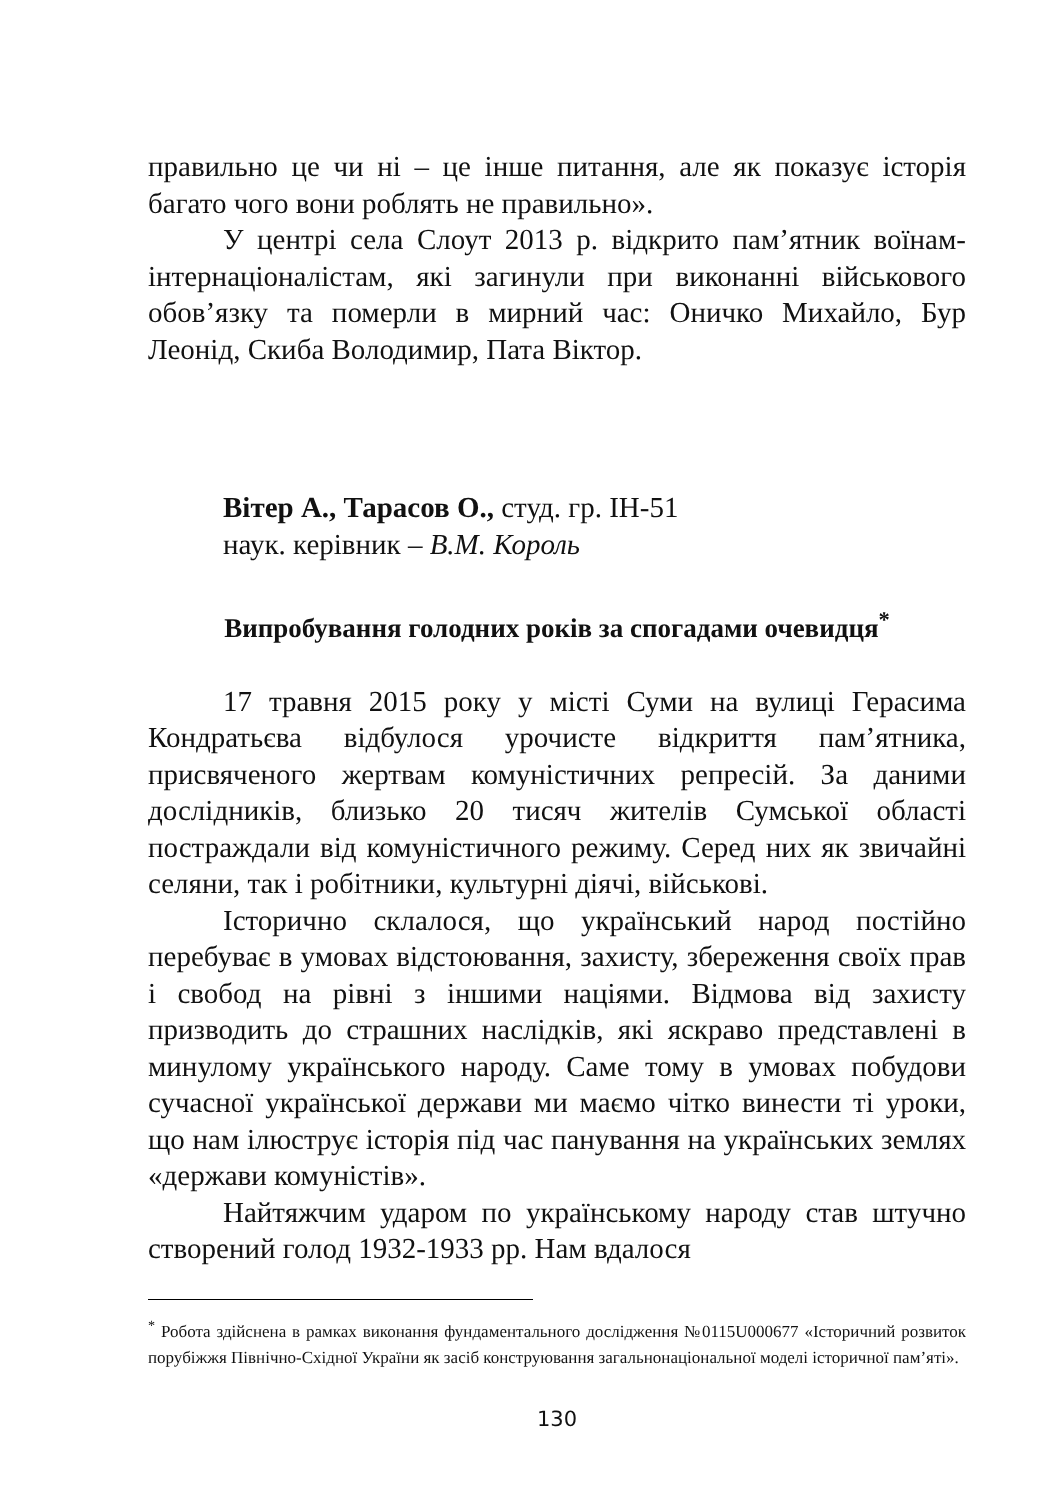правильно це чи ні – це інше питання, але як показує історія багато чого вони роблять не правильно».
У центрі села Слоут 2013 р. відкрито пам’ятник воїнам-інтернаціоналістам, які загинули при виконанні військового обов’язку та померли в мирний час: Оничко Михайло, Бур Леонід, Скиба Володимир, Пата Віктор.
Вітер А., Тарасов О., студ. гр. ІН-51
наук. керівник – В.М. Король
Випробування голодних років за спогадами очевидця<sup>*</sup>
17 травня 2015 року у місті Суми на вулиці Герасима Кондратьєва відбулося урочисте відкриття пам’ятника, присвяченого жертвам комуністичних репресій. За даними дослідників, близько 20 тисяч жителів Сумської області постраждали від комуністичного режиму. Серед них як звичайні селяни, так і робітники, культурні діячі, військові.
Історично склалося, що український народ постійно перебуває в умовах відстоювання, захисту, збереження своїх прав і свобод на рівні з іншими націями. Відмова від захисту призводить до страшних наслідків, які яскраво представлені в минулому українського народу. Саме тому в умовах побудови сучасної української держави ми маємо чітко винести ті уроки, що нам ілюструє історія під час панування на українських землях «держави комуністів».
Найтяжчим ударом по українському народу став штучно створений голод 1932-1933 рр. Нам вдалося
<sup>*</sup> Робота здійснена в рамках виконання фундаментального дослідження №0115U000677 «Історичний розвиток порубіжжя Північно-Східної України як засіб конструювання загальнонаціональної моделі історичної пам’яті».
130